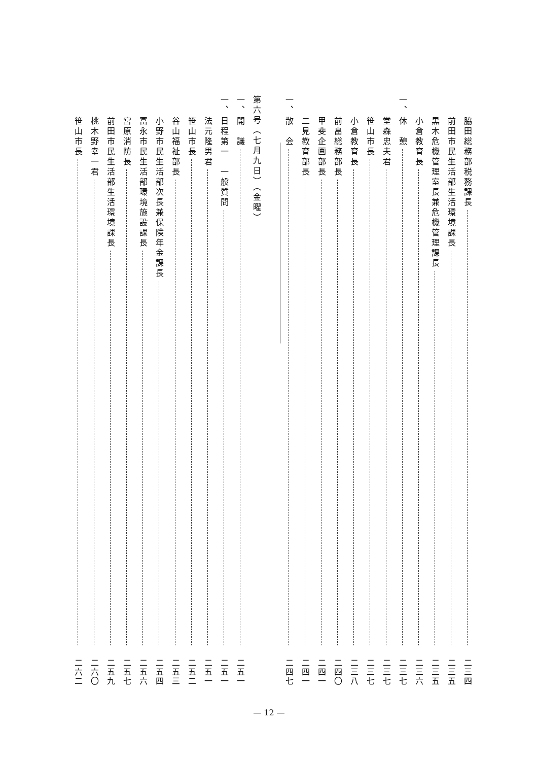脇田総務部税務課長 二三四
前田市民生活部生活環境課長 二三五
黒木危機管理室長兼危機管理課長 二三五
小倉教育長 二三六
一、 休　憩 二三七
堂森忠夫君 二三七
笹山市長 二三七
小倉教育長 二三八
前畠総務部長 二四〇
甲斐企画部長 二四一
二見教育部長 二四一
一、 散　会 二四七
第六号（七月九日）（金曜）
一、 開　議 二五一
一、 日程第一　一般質問 二五一
法元隆男君 二五一
笹山市長 二五二
谷山福祉部長 二五三
小野市民生活部次長兼保険年金課長 二五四
冨永市民生活部環境施設課長 二五六
宮原消防長 二五七
前田市民生活部生活環境課長 二五九
桃木野幸一君 二六〇
笹山市長 二六二
— 12 —